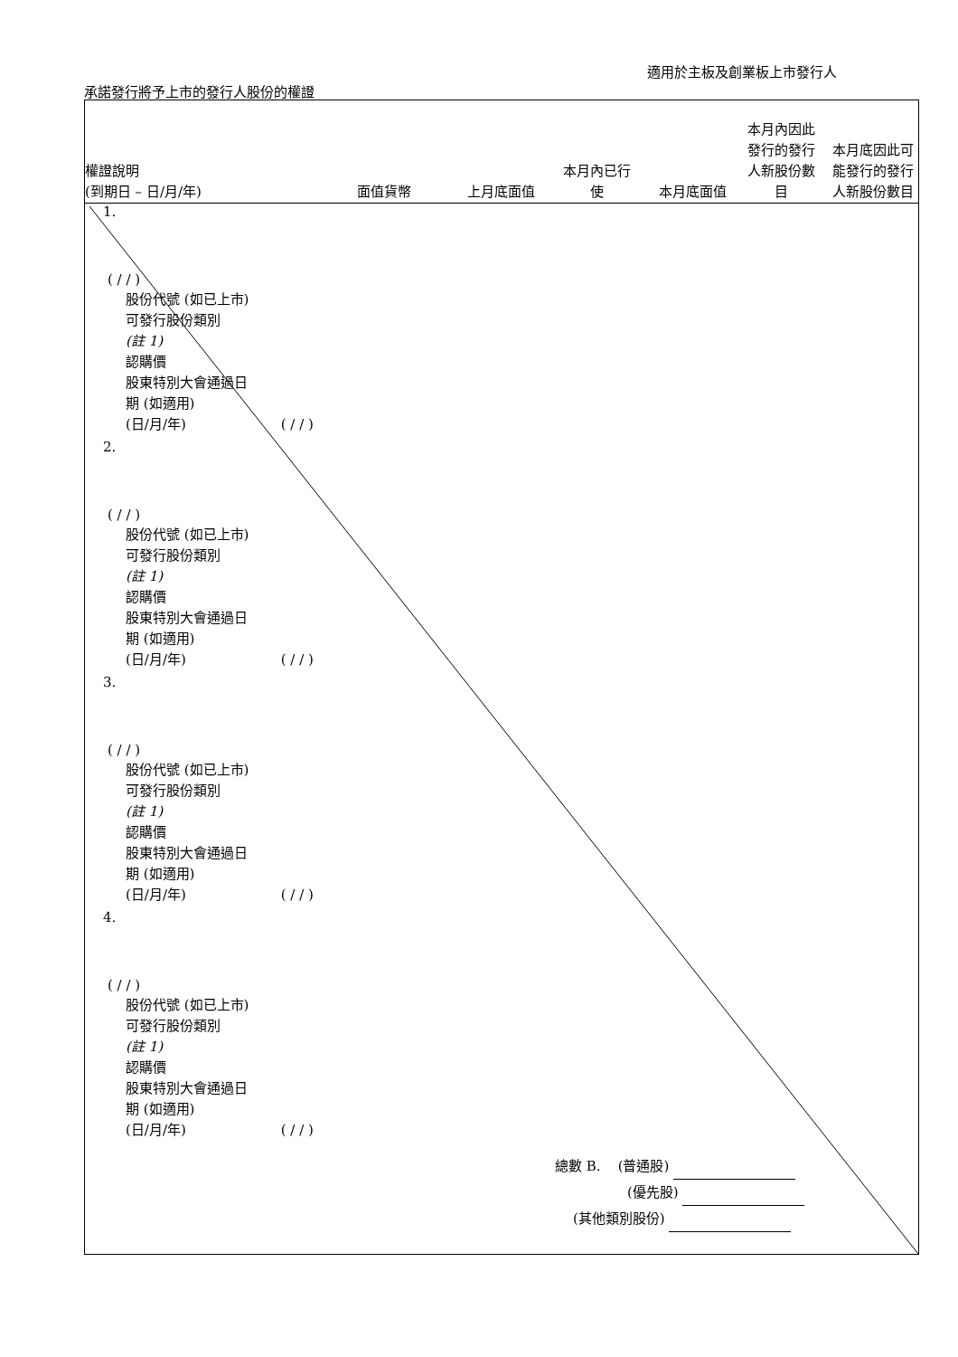適用於主板及創業板上市發行人
承諾發行將予上市的發行人股份的權證
權證說明
(到期日 – 日/月/年)
面值貨幣
上月底面值
本月內已行
使
本月底面值
本月內因此
發行的發行
人新股份數
目
本月底因此可
能發行的發行
人新股份數目
1.
( / / )
股份代號 (如已上市)
可發行股份類別
(註 1)
認購價
股東特別大會通過日
期 (如適用)
(日/月/年) ( / / )
2.
( / / )
股份代號 (如已上市)
可發行股份類別
(註 1)
認購價
股東特別大會通過日
期 (如適用)
(日/月/年) ( / / )
3.
( / / )
股份代號 (如已上市)
可發行股份類別
(註 1)
認購價
股東特別大會通過日
期 (如適用)
(日/月/年) ( / / )
4.
( / / )
股份代號 (如已上市)
可發行股份類別
(註 1)
認購價
股東特別大會通過日
期 (如適用)
(日/月/年) ( / / )
總數 B. (普通股)
(優先股)
(其他類別股份)